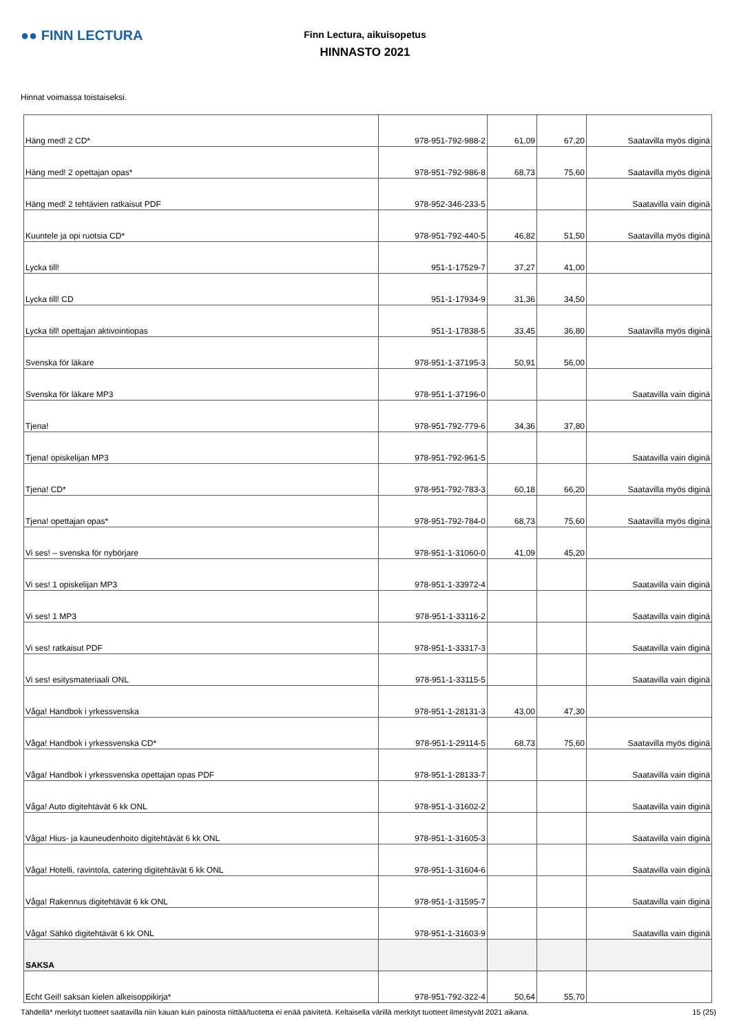●● FINN LECTURA
Finn Lectura, aikuisopetus
HINNASTO 2021
Hinnat voimassa toistaiseksi.
| Häng med! 2 CD* | 978-951-792-988-2 | 61,09 | 67,20 | Saatavilla myös diginä |
| Häng med! 2 opettajan opas* | 978-951-792-986-8 | 68,73 | 75,60 | Saatavilla myös diginä |
| Häng med! 2 tehtävien ratkaisut PDF | 978-952-346-233-5 | | | Saatavilla vain diginä |
| Kuuntele ja opi ruotsia CD* | 978-951-792-440-5 | 46,82 | 51,50 | Saatavilla myös diginä |
| Lycka till! | 951-1-17529-7 | 37,27 | 41,00 | |
| Lycka till! CD | 951-1-17934-9 | 31,36 | 34,50 | |
| Lycka till! opettajan aktivointiopas | 951-1-17838-5 | 33,45 | 36,80 | Saatavilla myös diginä |
| Svenska för läkare | 978-951-1-37195-3 | 50,91 | 56,00 | |
| Svenska för läkare MP3 | 978-951-1-37196-0 | | | Saatavilla vain diginä |
| Tjena! | 978-951-792-779-6 | 34,36 | 37,80 | |
| Tjena! opiskelijan MP3 | 978-951-792-961-5 | | | Saatavilla vain diginä |
| Tjena! CD* | 978-951-792-783-3 | 60,18 | 66,20 | Saatavilla myös diginä |
| Tjena! opettajan opas* | 978-951-792-784-0 | 68,73 | 75,60 | Saatavilla myös diginä |
| Vi ses! – svenska för nybörjare | 978-951-1-31060-0 | 41,09 | 45,20 | |
| Vi ses! 1 opiskelijan MP3 | 978-951-1-33972-4 | | | Saatavilla vain diginä |
| Vi ses! 1 MP3 | 978-951-1-33116-2 | | | Saatavilla vain diginä |
| Vi ses! ratkaisut PDF | 978-951-1-33317-3 | | | Saatavilla vain diginä |
| Vi ses! esitysmateriaali ONL | 978-951-1-33115-5 | | | Saatavilla vain diginä |
| Våga! Handbok i yrkessvenska | 978-951-1-28131-3 | 43,00 | 47,30 | |
| Våga! Handbok i yrkessvenska CD* | 978-951-1-29114-5 | 68,73 | 75,60 | Saatavilla myös diginä |
| Våga! Handbok i yrkessvenska opettajan opas PDF | 978-951-1-28133-7 | | | Saatavilla vain diginä |
| Våga! Auto digitehtävät 6 kk ONL | 978-951-1-31602-2 | | | Saatavilla vain diginä |
| Våga! Hius- ja kauneudenhoito digitehtävät 6 kk ONL | 978-951-1-31605-3 | | | Saatavilla vain diginä |
| Våga! Hotelli, ravintola, catering digitehtävät 6 kk ONL | 978-951-1-31604-6 | | | Saatavilla vain diginä |
| Våga! Rakennus digitehtävät 6 kk ONL | 978-951-1-31595-7 | | | Saatavilla vain diginä |
| Våga! Sähkö digitehtävät 6 kk ONL | 978-951-1-31603-9 | | | Saatavilla vain diginä |
| SAKSA | | | | |
| Echt Geil! saksan kielen alkeisoppikirja* | 978-951-792-322-4 | 50,64 | 55,70 | |
Tähdellä* merkityt tuotteet saatavilla niin kauan kuin painosta riittää/tuotetta ei enää päivitetä. Keltaisella värillä merkityt tuotteet ilmestyvät 2021 aikana. 15 (25)